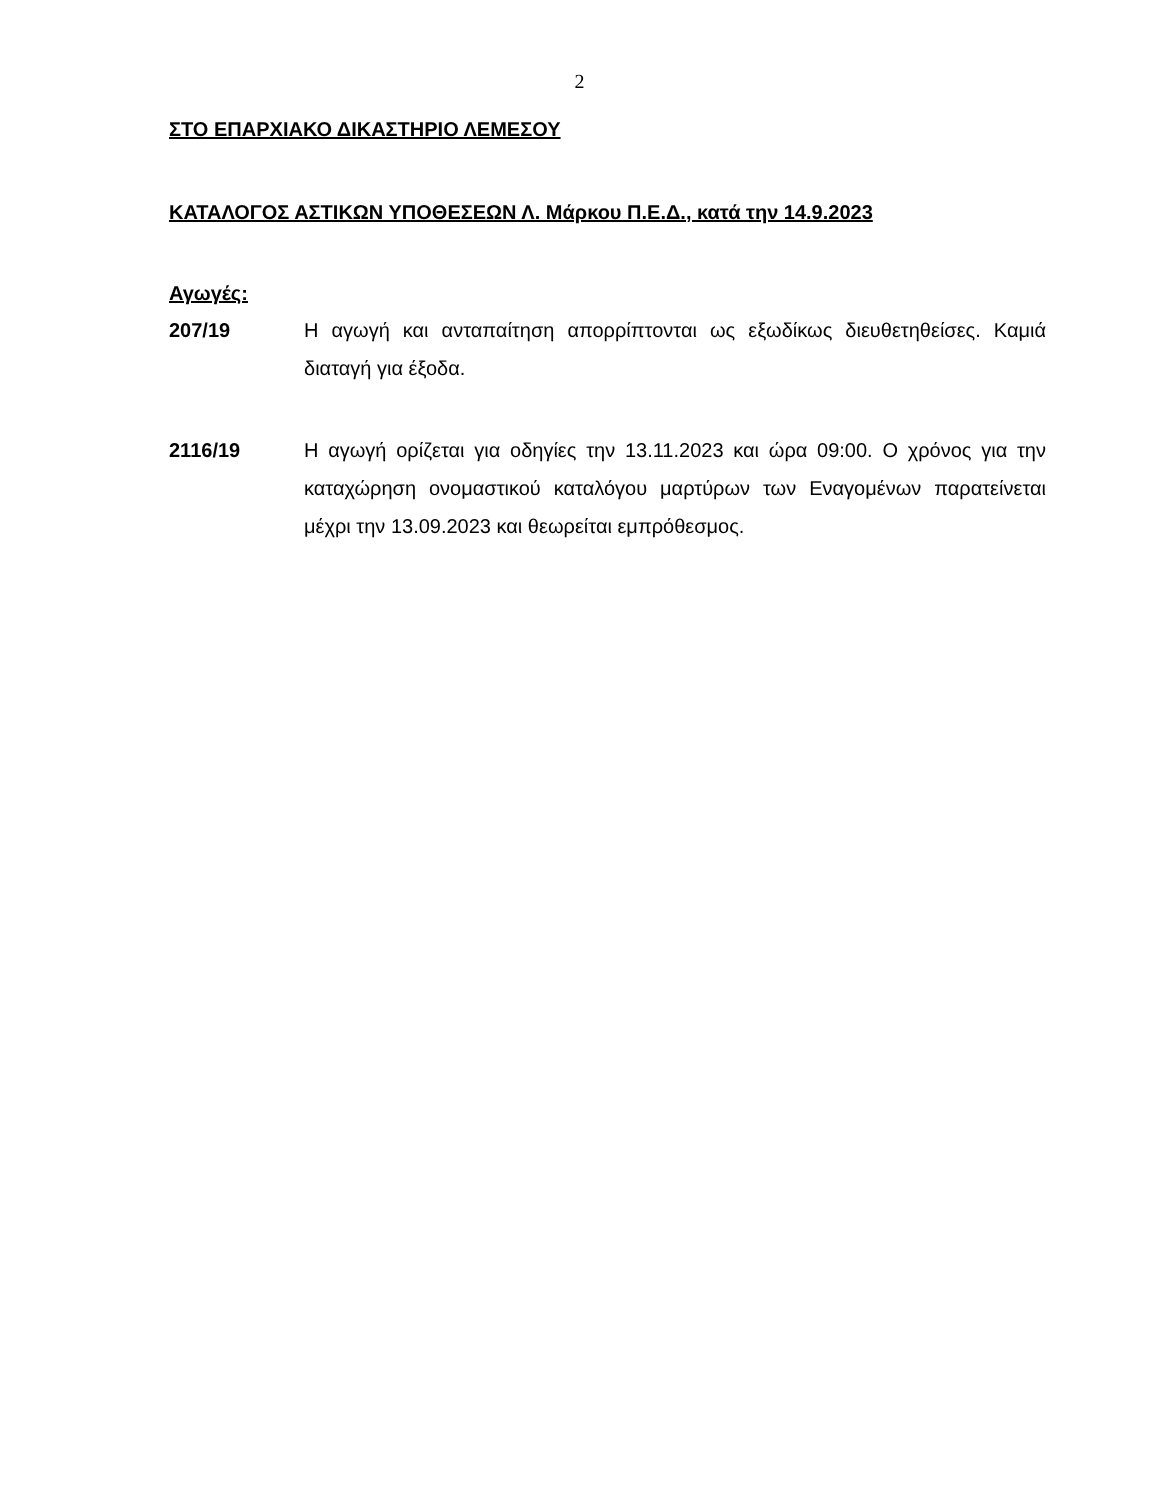2
ΣΤΟ ΕΠΑΡΧΙΑΚΟ ΔΙΚΑΣΤΗΡΙΟ ΛΕΜΕΣΟΥ
ΚΑΤΑΛΟΓΟΣ ΑΣΤΙΚΩΝ ΥΠΟΘΕΣΕΩΝ Λ. Μάρκου Π.Ε.Δ., κατά την 14.9.2023
Αγωγές:
207/19 Η αγωγή και ανταπαίτηση απορρίπτονται ως εξωδίκως διευθετηθείσες. Καμιά διαταγή για έξοδα.
2116/19 Η αγωγή ορίζεται για οδηγίες την 13.11.2023 και ώρα 09:00. Ο χρόνος για την καταχώρηση ονομαστικού καταλόγου μαρτύρων των Εναγομένων παρατείνεται μέχρι την 13.09.2023 και θεωρείται εμπρόθεσμος.